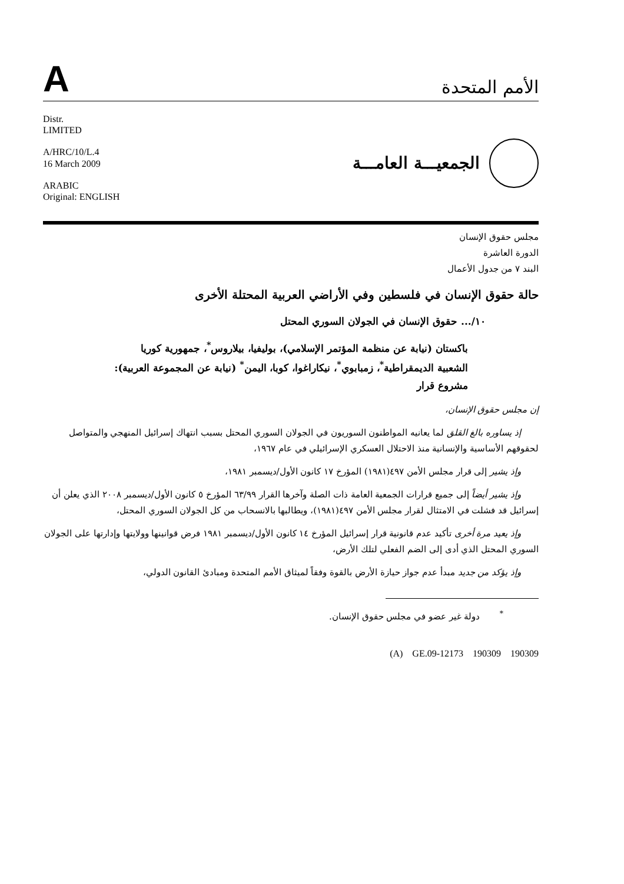A
الأمم المتحدة
Distr.
LIMITED
A/HRC/10/L.4
16 March 2009
ARABIC
Original: ENGLISH
الجمعيـــة العامـــة
مجلس حقوق الإنسان
الدورة العاشرة
البند ٧ من جدول الأعمال
حالة حقوق الإنسان في فلسطين وفي الأراضي العربية المحتلة الأخرى
١٠/... حقوق الإنسان في الجولان السوري المحتل
باكستان (نيابة عن منظمة المؤتمر الإسلامي)، بوليفيا، بيلاروس<sup>*</sup>، جمهورية كوريا الشعبية الديمقراطية<sup>*</sup>، زمبابوي<sup>*</sup>، نيكاراغوا، كوبا، اليمن<sup>*</sup> (نيابة عن المجموعة العربية): مشروع قرار
إن مجلس حقوق الإنسان،
إذ يساوره بالغ القلق لما يعانيه المواطنون السوريون في الجولان السوري المحتل بسبب انتهاك إسرائيل المنهجي والمتواصل لحقوقهم الأساسية والإنسانية منذ الاحتلال العسكري الإسرائيلي في عام ١٩٦٧،
وإذ يشير إلى قرار مجلس الأمن ٤٩٧(١٩٨١) المؤرخ ١٧ كانون الأول/ديسمبر ١٩٨١،
وإذ يشير أيضاً إلى جميع قرارات الجمعية العامة ذات الصلة وآخرها القرار ٦٣/٩٩ المؤرخ ٥ كانون الأول/ديسمبر ٢٠٠٨ الذي يعلن أن إسرائيل قد فشلت في الامتثال لقرار مجلس الأمن ٤٩٧(١٩٨١)، ويطالبها بالانسحاب من كل الجولان السوري المحتل،
وإذ يعيد مرة أخرى تأكيد عدم قانونية قرار إسرائيل المؤرخ ١٤ كانون الأول/ديسمبر ١٩٨١ فرض قوانينها وولايتها وإدارتها على الجولان السوري المحتل الذي أدى إلى الضم الفعلي لتلك الأرض،
وإذ يؤكد من جديد مبدأ عدم جواز حيازة الأرض بالقوة وفقاً لميثاق الأمم المتحدة ومبادئ القانون الدولي،
<sup>*</sup> دولة غير عضو في مجلس حقوق الإنسان.
(A) GE.09-12173 190309 190309